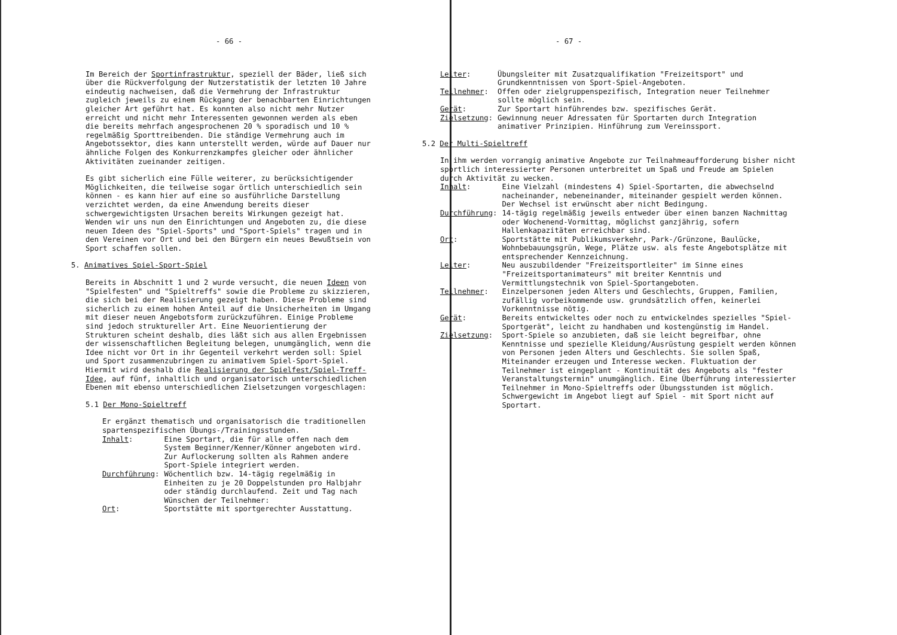- 66 -
Im Bereich der Sportinfrastruktur, speziell der Bäder, ließ sich über die Rückverfolgung der Nutzerstatistik der letzten 10 Jahre eindeutig nachweisen, daß die Vermehrung der Infrastruktur zugleich jeweils zu einem Rückgang der benachbarten Einrichtungen gleicher Art geführt hat. Es konnten also nicht mehr Nutzer erreicht und nicht mehr Interessenten gewonnen werden als eben die bereits mehrfach angesprochenen 20 % sporadisch und 10 % regelmäßig Sporttreibenden. Die ständige Vermehrung auch im Angebotssektor, dies kann unterstellt werden, würde auf Dauer nur ähnliche Folgen des Konkurrenzkampfes gleicher oder ähnlicher Aktivitäten zueinander zeitigen.
Es gibt sicherlich eine Fülle weiterer, zu berücksichtigender Möglichkeiten, die teilweise sogar örtlich unterschiedlich sein können - es kann hier auf eine so ausführliche Darstellung verzichtet werden, da eine Anwendung bereits dieser schwergewichtigsten Ursachen bereits Wirkungen gezeigt hat. Wenden wir uns nun den Einrichtungen und Angeboten zu, die diese neuen Ideen des "Spiel-Sports" und "Sport-Spiels" tragen und in den Vereinen vor Ort und bei den Bürgern ein neues Bewußtsein von Sport schaffen sollen.
5. Animatives Spiel-Sport-Spiel
Bereits in Abschnitt 1 und 2 wurde versucht, die neuen Ideen von "Spielfesten" und "Spieltreffs" sowie die Probleme zu skizzieren, die sich bei der Realisierung gezeigt haben. Diese Probleme sind sicherlich zu einem hohen Anteil auf die Unsicherheiten im Umgang mit dieser neuen Angebotsform zurückzuführen. Einige Probleme sind jedoch struktureller Art. Eine Neuorientierung der Strukturen scheint deshalb, dies läßt sich aus allen Ergebnissen der wissenschaftlichen Begleitung belegen, unumgänglich, wenn die Idee nicht vor Ort in ihr Gegenteil verkehrt werden soll: Spiel und Sport zusammenzubringen zu animativem Spiel-Sport-Spiel. Hiermit wird deshalb die Realisierung der Spielfest/Spiel-Treff-Idee, auf fünf, inhaltlich und organisatorisch unterschiedlichen Ebenen mit ebenso unterschiedlichen Zielsetzungen vorgeschlagen:
5.1 Der Mono-Spieltreff
Er ergänzt thematisch und organisatorisch die traditionellen spartenspezifischen Übungs-/Trainingsstunden.
Inhalt:
Eine Sportart, die für alle offen nach dem System Beginner/Kenner/Könner angeboten wird. Zur Auflockerung sollten als Rahmen andere Sport-Spiele integriert werden.
Durchführung:
Wöchentlich bzw. 14-tägig regelmäßig in Einheiten zu je 20 Doppelstunden pro Halbjahr oder ständig durchlaufend. Zeit und Tag nach Wünschen der Teilnehmer:
Ort:
Sportstätte mit sportgerechter Ausstattung.
- 67 -
Leiter:
Übungsleiter mit Zusatzqualifikation "Freizeitsport" und Grundkenntnissen von Sport-Spiel-Angeboten.
Teilnehmer:
Offen oder zielgruppenspezifisch, Integration neuer Teilnehmer sollte möglich sein.
Gerät:
Zur Sportart hinführendes bzw. spezifisches Gerät.
Zielsetzung:
Gewinnung neuer Adressaten für Sportarten durch Integration animativer Prinzipien. Hinführung zum Vereinssport.
5.2 Der Multi-Spieltreff
In ihm werden vorrangig animative Angebote zur Teilnahmeaufforderung bisher nicht sportlich interessierter Personen unterbreitet um Spaß und Freude am Spielen durch Aktivität zu wecken.
Inhalt:
Eine Vielzahl (mindestens 4) Spiel-Sportarten, die abwechselnd nacheinander, nebeneinander, miteinander gespielt werden können. Der Wechsel ist erwünscht aber nicht Bedingung.
Durchführung:
14-tägig regelmäßig jeweils entweder über einen banzen Nachmittag oder Wochenend-Vormittag, möglichst ganzjährig, sofern Hallenkapazitäten erreichbar sind.
Ort:
Sportstätte mit Publikumsverkehr, Park-/Grünzone, Baulücke, Wohnbebauungsgrün, Wege, Plätze usw. als feste Angebotsplätze mit entsprechender Kennzeichnung.
Leiter:
Neu auszubildender "Freizeitsportleiter" im Sinne eines "Freizeitsportanimateurs" mit breiter Kenntnis und Vermittlungstechnik von Spiel-Sportangeboten.
Teilnehmer:
Einzelpersonen jeden Alters und Geschlechts, Gruppen, Familien, zufällig vorbeikommende usw. grundsätzlich offen, keinerlei Vorkenntnisse nötig.
Gerät:
Bereits entwickeltes oder noch zu entwickelndes spezielles "Spiel-Sportgerät", leicht zu handhaben und kostengünstig im Handel.
Zielsetzung:
Sport-Spiele so anzubieten, daß sie leicht begreifbar, ohne Kenntnisse und spezielle Kleidung/Ausrüstung gespielt werden können von Personen jeden Alters und Geschlechts. Sie sollen Spaß, Miteinander erzeugen und Interesse wecken. Fluktuation der Teilnehmer ist eingeplant - Kontinuität des Angebots als "fester Veranstaltungstermin" unumgänglich. Eine Überführung interessierter Teilnehmer in Mono-Spieltreffs oder Übungsstunden ist möglich. Schwergewicht im Angebot liegt auf Spiel - mit Sport nicht auf Sportart.